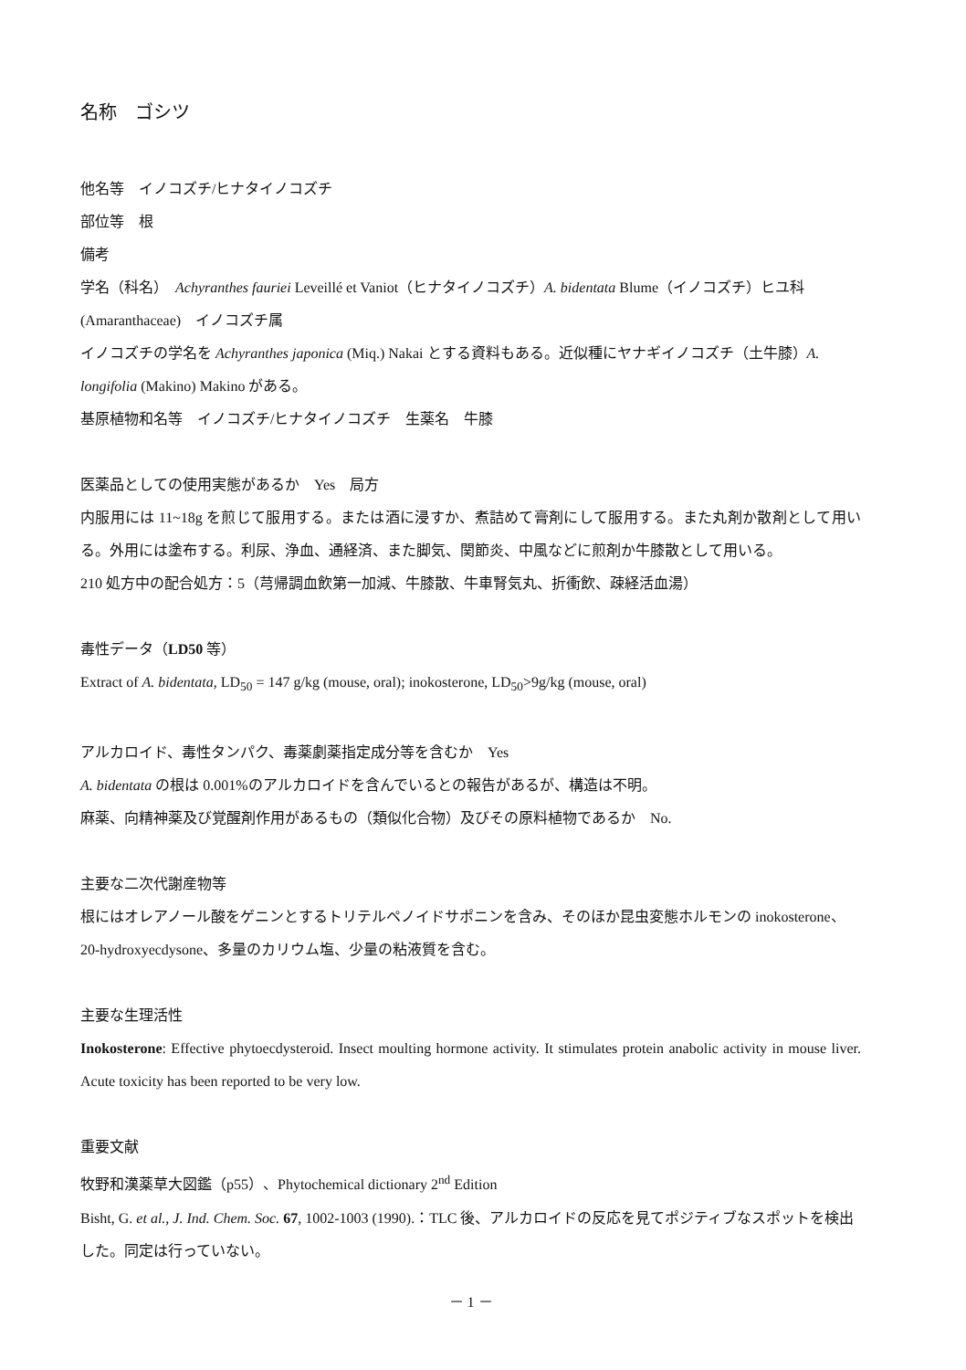名称　ゴシツ
他名等　イノコズチ/ヒナタイノコズチ
部位等　根
備考
学名（科名）　Achyranthes fauriei Leveillé et Vaniot（ヒナタイノコズチ）A. bidentata Blume（イノコズチ）ヒユ科(Amaranthaceae)　イノコズチ属
イノコズチの学名を Achyranthes japonica (Miq.) Nakai とする資料もある。近似種にヤナギイノコズチ（土牛膝）A. longifolia (Makino) Makino がある。
基原植物和名等　イノコズチ/ヒナタイノコズチ　生薬名　牛膝
医薬品としての使用実態があるか　Yes　局方
内服用には 11~18g を煎じて服用する。または酒に浸すか、煮詰めて膏剤にして服用する。また丸剤か散剤として用いる。外用には塗布する。利尿、浄血、通経済、また脚気、関節炎、中風などに煎剤か牛膝散として用いる。
210 処方中の配合処方：5（芎帰調血飲第一加減、牛膝散、牛車腎気丸、折衝飲、疎経活血湯）
毒性データ（LD50 等）
Extract of A. bidentata, LD<sub>50</sub> = 147 g/kg (mouse, oral); inokosterone, LD<sub>50</sub>>9g/kg (mouse, oral)
アルカロイド、毒性タンパク、毒薬劇薬指定成分等を含むか　Yes
A. bidentata の根は 0.001%のアルカロイドを含んでいるとの報告があるが、構造は不明。
麻薬、向精神薬及び覚醒剤作用があるもの（類似化合物）及びその原料植物であるか　No.
主要な二次代謝産物等
根にはオレアノール酸をゲニンとするトリテルペノイドサポニンを含み、そのほか昆虫変態ホルモンの inokosterone、20-hydroxyecdysone、多量のカリウム塩、少量の粘液質を含む。
主要な生理活性
Inokosterone: Effective phytoecdysteroid. Insect moulting hormone activity. It stimulates protein anabolic activity in mouse liver. Acute toxicity has been reported to be very low.
重要文献
牧野和漢薬草大図鑑（p55）、Phytochemical dictionary 2<sup>nd</sup> Edition
Bisht, G. et al., J. Ind. Chem. Soc. 67, 1002-1003 (1990).：TLC 後、アルカロイドの反応を見てポジティブなスポットを検出した。同定は行っていない。
－ 1 －